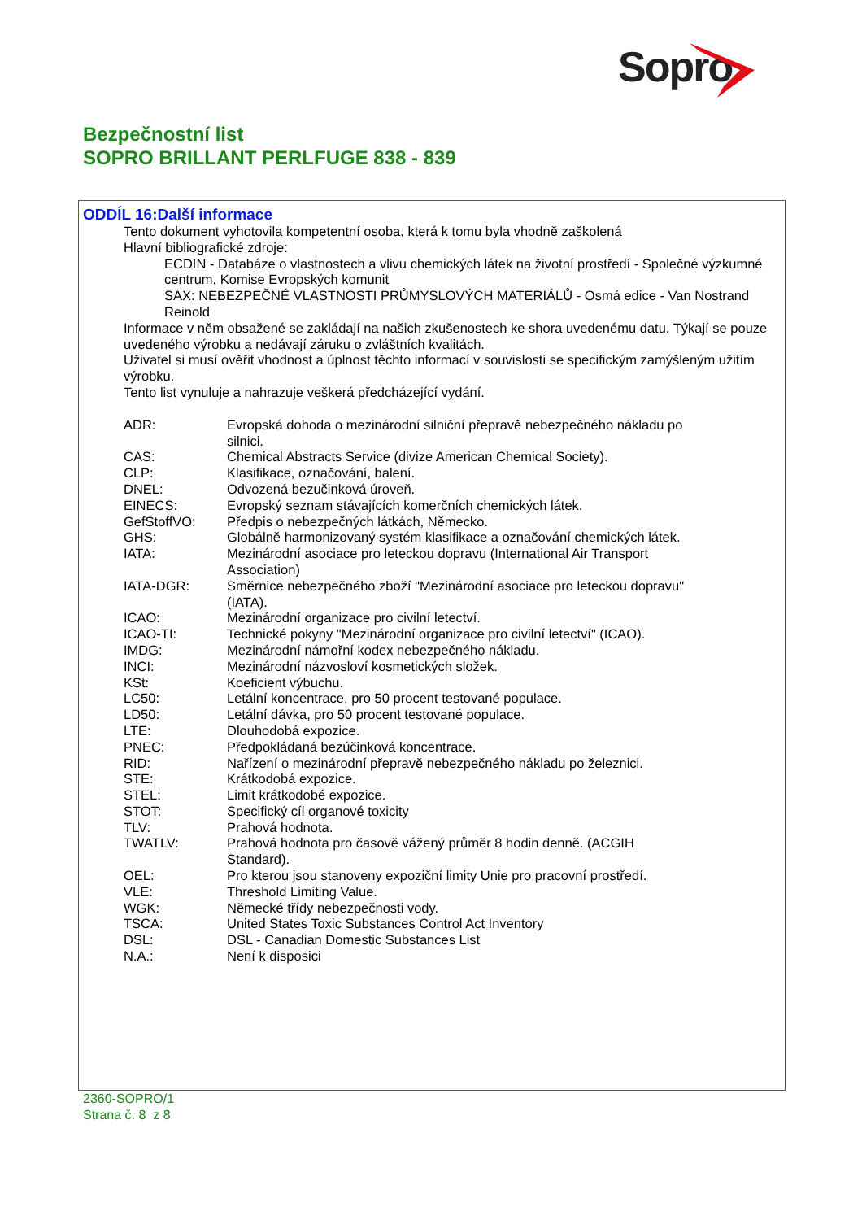Sopro
Bezpečnostní list
SOPRO BRILLANT PERLFUGE 838 - 839
ODDÍL 16:Další informace
Tento dokument vyhotovila kompetentní osoba, která k tomu byla vhodně zaškolená
Hlavní bibliografické zdroje:
ECDIN - Databáze o vlastnostech a vlivu chemických látek na životní prostředí - Společné výzkumné centrum, Komise Evropských komunit
SAX: NEBEZPEČNÉ VLASTNOSTI PRŮMYSLOVÝCH MATERIÁLŮ - Osmá edice - Van Nostrand Reinold
Informace v něm obsažené se zakládají na našich zkušenostech ke shora uvedenému datu. Týkají se pouze uvedeného výrobku a nedávají záruku o zvláštních kvalitách.
Uživatel si musí ověřit vhodnost a úplnost těchto informací v souvislosti se specifickým zamýšleným užitím výrobku.
Tento list vynuluje a nahrazuje veškerá předcházející vydání.
| ADR: | Evropská dohoda o mezinárodní silniční přepravě nebezpečného nákladu po silnici. |
| CAS: | Chemical Abstracts Service (divize American Chemical Society). |
| CLP: | Klasifikace, označování, balení. |
| DNEL: | Odvozená bezučinková úroveň. |
| EINECS: | Evropský seznam stávajících komerčních chemických látek. |
| GefStoffVO: | Předpis o nebezpečných látkách, Německo. |
| GHS: | Globálně harmonizovaný systém klasifikace a označování chemických látek. |
| IATA: | Mezinárodní asociace pro leteckou dopravu (International Air Transport Association) |
| IATA-DGR: | Směrnice nebezpečného zboží "Mezinárodní asociace pro leteckou dopravu" (IATA). |
| ICAO: | Mezinárodní organizace pro civilní letectví. |
| ICAO-TI: | Technické pokyny "Mezinárodní organizace pro civilní letectví" (ICAO). |
| IMDG: | Mezinárodní námořní kodex nebezpečného nákladu. |
| INCI: | Mezinárodní názvosloví kosmetických složek. |
| KSt: | Koeficient výbuchu. |
| LC50: | Letální koncentrace, pro 50 procent testované populace. |
| LD50: | Letální dávka, pro 50 procent testované populace. |
| LTE: | Dlouhodobá expozice. |
| PNEC: | Předpokládaná bezúčinková koncentrace. |
| RID: | Nařízení o mezinárodní přepravě nebezpečného nákladu po železnici. |
| STE: | Krátkodobá expozice. |
| STEL: | Limit krátkodobé expozice. |
| STOT: | Specifický cíl organové toxicity |
| TLV: | Prahová hodnota. |
| TWATLV: | Prahová hodnota pro časově vážený průměr 8 hodin denně. (ACGIH Standard). |
| OEL: | Pro kterou jsou stanoveny expoziční limity Unie pro pracovní prostředí. |
| VLE: | Threshold Limiting Value. |
| WGK: | Německé třídy nebezpečnosti vody. |
| TSCA: | United States Toxic Substances Control Act Inventory |
| DSL: | DSL - Canadian Domestic Substances List |
| N.A.: | Není k disposici |
2360-SOPRO/1
Strana č. 8 z 8